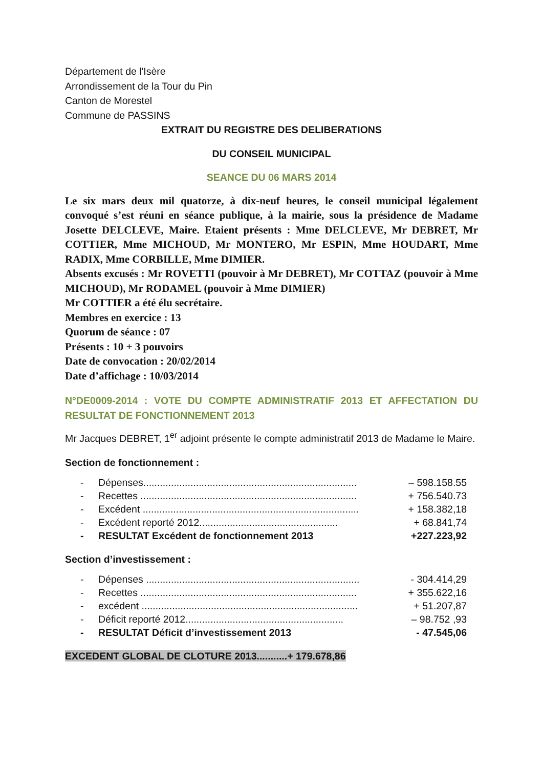Département de l'Isère
Arrondissement de la Tour du Pin
Canton de Morestel
Commune de PASSINS
EXTRAIT DU REGISTRE DES DELIBERATIONS
DU CONSEIL MUNICIPAL
SEANCE DU 06 MARS 2014
Le six mars deux mil quatorze, à dix-neuf heures, le conseil municipal légalement convoqué s’est réuni en séance publique, à la mairie, sous la présidence de Madame Josette DELCLEVE, Maire. Etaient présents : Mme DELCLEVE, Mr DEBRET, Mr COTTIER, Mme MICHOUD, Mr MONTERO, Mr ESPIN, Mme HOUDART, Mme RADIX, Mme CORBILLE, Mme DIMIER.
Absents excusés : Mr ROVETTI (pouvoir à Mr DEBRET), Mr COTTAZ (pouvoir à Mme MICHOUD), Mr RODAMEL (pouvoir à Mme DIMIER)
Mr COTTIER a été élu secrétaire.
Membres en exercice : 13
Quorum de séance : 07
Présents : 10 + 3 pouvoirs
Date de convocation : 20/02/2014
Date d’affichage : 10/03/2014
N°DE0009-2014 : VOTE DU COMPTE ADMINISTRATIF 2013 ET AFFECTATION DU RESULTAT DE FONCTIONNEMENT 2013
Mr Jacques DEBRET, 1<sup>er</sup> adjoint présente le compte administratif 2013 de Madame le Maire.
Section de fonctionnement :
- Dépenses............................................................................. – 598.158.55
- Recettes .............................................................................. + 756.540.73
- Excédent .............................................................................. + 158.382,18
- Excédent reporté 2012.................................................. + 68.841,74
- RESULTAT Excédent de fonctionnement 2013 +227.223,92
Section d’investissement :
- Dépenses ............................................................................. - 304.414,29
- Recettes .............................................................................. + 355.622,16
- excédent .............................................................................. + 51.207,87
- Déficit reporté 2012......................................................... – 98.752 ,93
- RESULTAT Déficit d’investissement 2013 - 47.545,06
EXCEDENT GLOBAL DE CLOTURE 2013...........+ 179.678,86